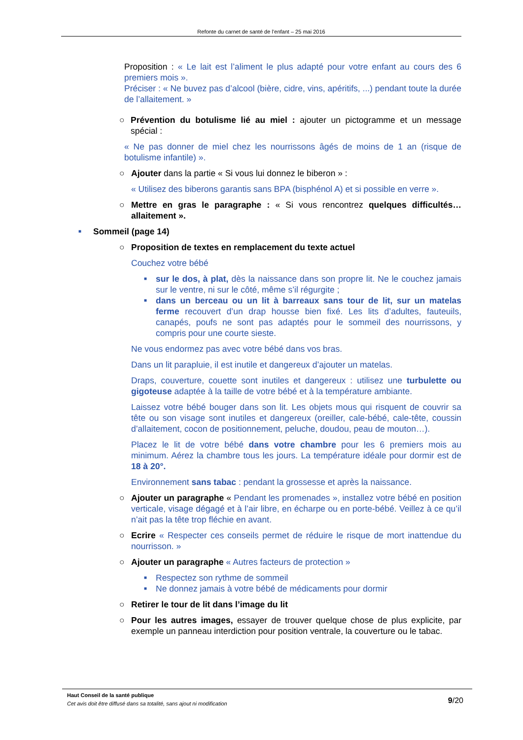Refonte du carnet de santé de l’enfant – 25 mai 2016
Proposition : « Le lait est l’aliment le plus adapté pour votre enfant au cours des 6 premiers mois ».
Préciser : « Ne buvez pas d’alcool (bière, cidre, vins, apéritifs, ...) pendant toute la durée de l’allaitement. »
○ Prévention du botulisme lié au miel : ajouter un pictogramme et un message spécial :
« Ne pas donner de miel chez les nourrissons âgés de moins de 1 an (risque de botulisme infantile) ».
○ Ajouter dans la partie « Si vous lui donnez le biberon » :
« Utilisez des biberons garantis sans BPA (bisphénol A) et si possible en verre ».
○ Mettre en gras le paragraphe : « Si vous rencontrez quelques difficultés… allaitement ».
■ Sommeil (page 14)
○ Proposition de textes en remplacement du texte actuel
Couchez votre bébé
■ sur le dos, à plat, dès la naissance dans son propre lit. Ne le couchez jamais sur le ventre, ni sur le côté, même s’il régurgite ;
■ dans un berceau ou un lit à barreaux sans tour de lit, sur un matelas ferme recouvert d’un drap housse bien fixé. Les lits d’adultes, fauteuils, canapés, poufs ne sont pas adaptés pour le sommeil des nourrissons, y compris pour une courte sieste.
Ne vous endormez pas avec votre bébé dans vos bras.
Dans un lit parapluie, il est inutile et dangereux d’ajouter un matelas.
Draps, couverture, couette sont inutiles et dangereux : utilisez une turbulette ou gigoteuse adaptée à la taille de votre bébé et à la température ambiante.
Laissez votre bébé bouger dans son lit. Les objets mous qui risquent de couvrir sa tête ou son visage sont inutiles et dangereux (oreiller, cale-bébé, cale-tête, coussin d’allaitement, cocon de positionnement, peluche, doudou, peau de mouton…).
Placez le lit de votre bébé dans votre chambre pour les 6 premiers mois au minimum. Aérez la chambre tous les jours. La température idéale pour dormir est de 18 à 20°.
Environnement sans tabac : pendant la grossesse et après la naissance.
○ Ajouter un paragraphe « Pendant les promenades », installez votre bébé en position verticale, visage dégagé et à l’air libre, en écharpe ou en porte-bébé. Veillez à ce qu’il n’ait pas la tête trop fléchie en avant.
○ Ecrire « Respecter ces conseils permet de réduire le risque de mort inattendue du nourrisson. »
○ Ajouter un paragraphe « Autres facteurs de protection »
■ Respectez son rythme de sommeil
■ Ne donnez jamais à votre bébé de médicaments pour dormir
○ Retirer le tour de lit dans l’image du lit
○ Pour les autres images, essayer de trouver quelque chose de plus explicite, par exemple un panneau interdiction pour position ventrale, la couverture ou le tabac.
Haut Conseil de la santé publique
Cet avis doit être diffusé dans sa totalité, sans ajout ni modification
9/20